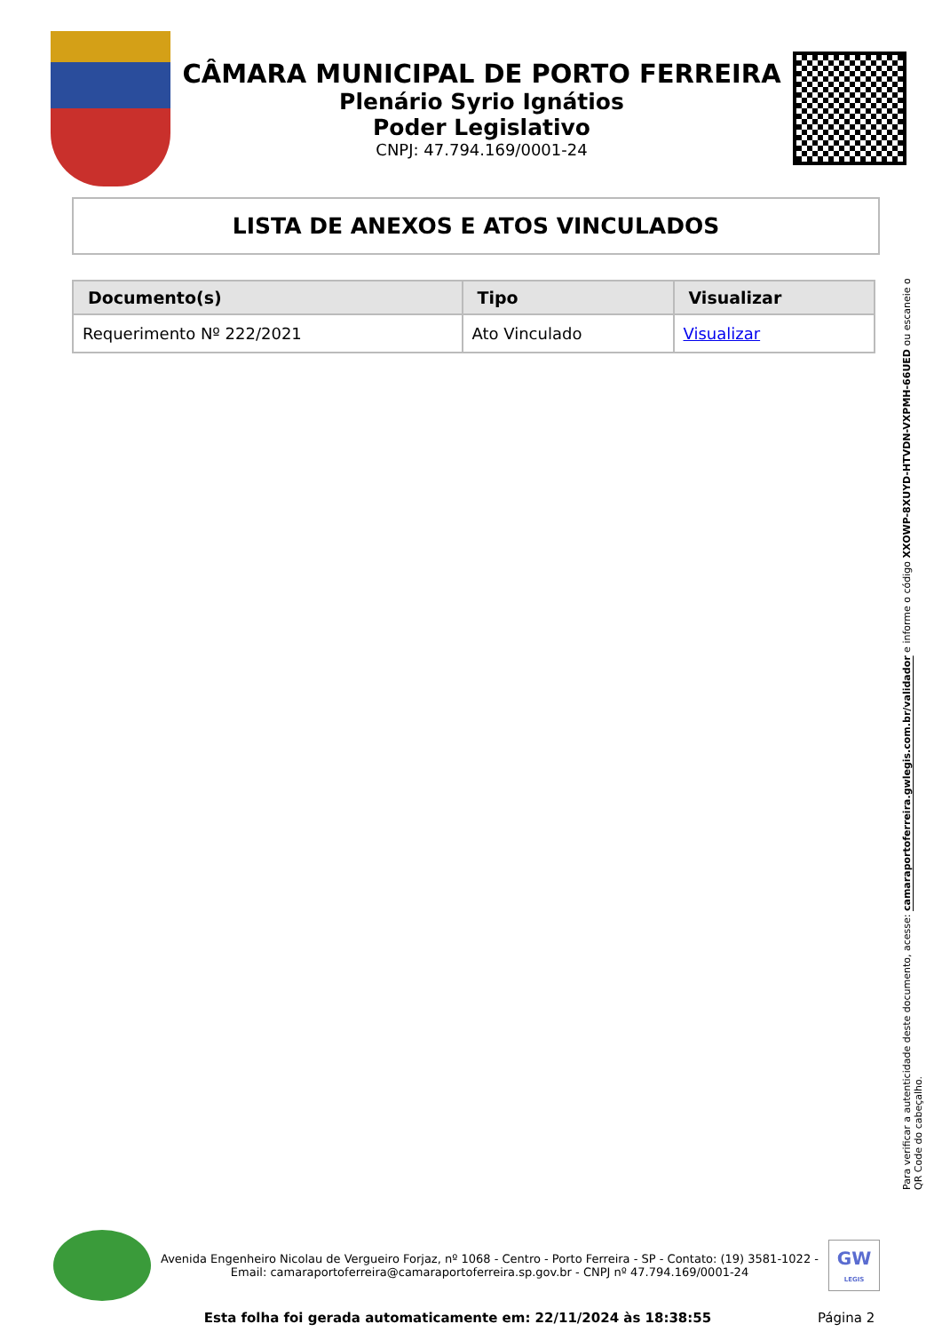CÂMARA MUNICIPAL DE PORTO FERREIRA
Plenário Syrio Ignátios
Poder Legislativo
CNPJ: 47.794.169/0001-24
LISTA DE ANEXOS E ATOS VINCULADOS
| Documento(s) | Tipo | Visualizar |
| --- | --- | --- |
| Requerimento Nº 222/2021 | Ato Vinculado | Visualizar |
Para verificar a autenticidade deste documento, acesse: camaraportoferreira.gwlegis.com.br/validador e informe o código XXOWP-8XUYD-HTVDN-VXPMH-66UED ou escaneie o QR Code do cabeçalho.
Avenida Engenheiro Nicolau de Vergueiro Forjaz, nº 1068 - Centro - Porto Ferreira - SP - Contato: (19) 3581-1022 -
Email: camaraportoferreira@camaraportoferreira.sp.gov.br - CNPJ nº 47.794.169/0001-24
GW
LEGIS
Esta folha foi gerada automaticamente em: 22/11/2024 às 18:38:55
Página 2